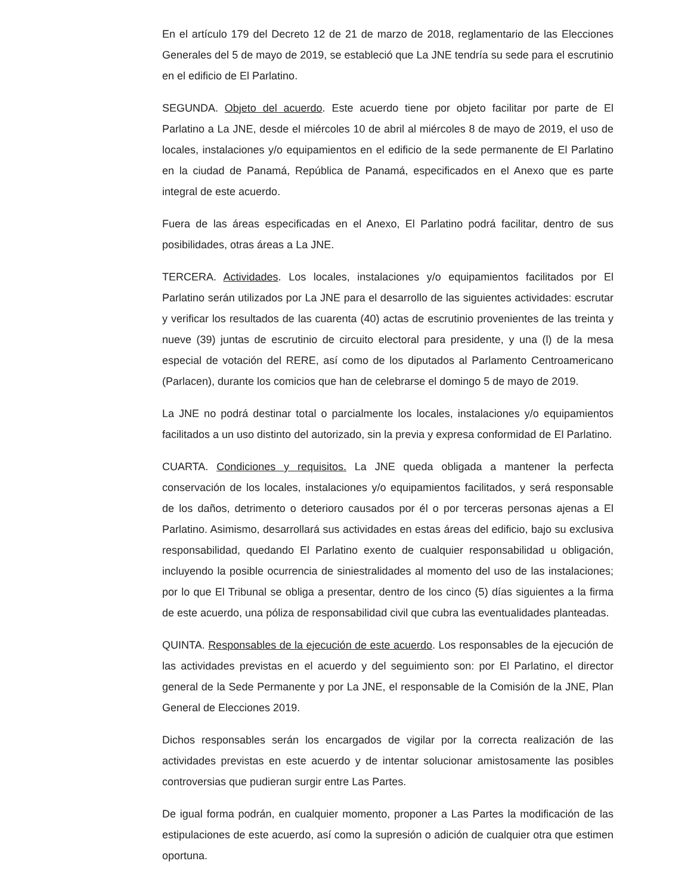En el artículo 179 del Decreto 12 de 21 de marzo de 2018, reglamentario de las Elecciones Generales del 5 de mayo de 2019, se estableció que La JNE tendría su sede para el escrutinio en el edificio de El Parlatino.
SEGUNDA. Objeto del acuerdo. Este acuerdo tiene por objeto facilitar por parte de El Parlatino a La JNE, desde el miércoles 10 de abril al miércoles 8 de mayo de 2019, el uso de locales, instalaciones y/o equipamientos en el edificio de la sede permanente de El Parlatino en la ciudad de Panamá, República de Panamá, especificados en el Anexo que es parte integral de este acuerdo.
Fuera de las áreas especificadas en el Anexo, El Parlatino podrá facilitar, dentro de sus posibilidades, otras áreas a La JNE.
TERCERA. Actividades. Los locales, instalaciones y/o equipamientos facilitados por El Parlatino serán utilizados por La JNE para el desarrollo de las siguientes actividades: escrutar y verificar los resultados de las cuarenta (40) actas de escrutinio provenientes de las treinta y nueve (39) juntas de escrutinio de circuito electoral para presidente, y una (l) de la mesa especial de votación del RERE, así como de los diputados al Parlamento Centroamericano (Parlacen), durante los comicios que han de celebrarse el domingo 5 de mayo de 2019.
La JNE no podrá destinar total o parcialmente los locales, instalaciones y/o equipamientos facilitados a un uso distinto del autorizado, sin la previa y expresa conformidad de El Parlatino.
CUARTA. Condiciones y requisitos. La JNE queda obligada a mantener la perfecta conservación de los locales, instalaciones y/o equipamientos facilitados, y será responsable de los daños, detrimento o deterioro causados por él o por terceras personas ajenas a El Parlatino. Asimismo, desarrollará sus actividades en estas áreas del edificio, bajo su exclusiva responsabilidad, quedando El Parlatino exento de cualquier responsabilidad u obligación, incluyendo la posible ocurrencia de siniestralidades al momento del uso de las instalaciones; por lo que El Tribunal se obliga a presentar, dentro de los cinco (5) días siguientes a la firma de este acuerdo, una póliza de responsabilidad civil que cubra las eventualidades planteadas.
QUINTA. Responsables de la ejecución de este acuerdo. Los responsables de la ejecución de las actividades previstas en el acuerdo y del seguimiento son: por El Parlatino, el director general de la Sede Permanente y por La JNE, el responsable de la Comisión de la JNE, Plan General de Elecciones 2019.
Dichos responsables serán los encargados de vigilar por la correcta realización de las actividades previstas en este acuerdo y de intentar solucionar amistosamente las posibles controversias que pudieran surgir entre Las Partes.
De igual forma podrán, en cualquier momento, proponer a Las Partes la modificación de las estipulaciones de este acuerdo, así como la supresión o adición de cualquier otra que estimen oportuna.